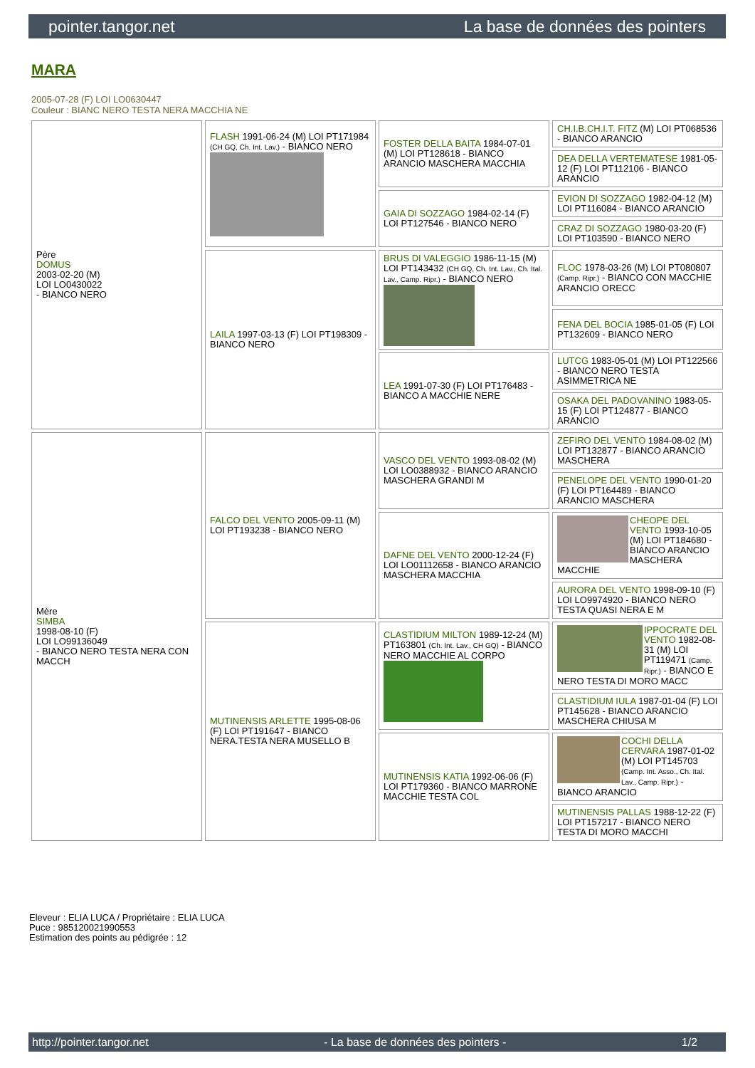pointer.tangor.net La base de données des pointers
MARA
2005-07-28 (F) LOI LO0630447
Couleur : BIANC NERO TESTA NERA MACCHIA NE
| Père DOMUS 2003-02-20 (M) LOI LO0430022 - BIANCO NERO | FLASH 1991-06-24 (M) LOI PT171984 (CH GQ, Ch. Int. Lav.) - BIANCO NERO | FOSTER DELLA BAITA 1984-07-01 (M) LOI PT128618 - BIANCO ARANCIO MASCHERA MACCHIA | CH.I.B.CH.I.T. FITZ (M) LOI PT068536 - BIANCO ARANCIO |
| | | | DEA DELLA VERTEMATESE 1981-05-12 (F) LOI PT112106 - BIANCO ARANCIO |
| | | GAIA DI SOZZAGO 1984-02-14 (F) LOI PT127546 - BIANCO NERO | EVION DI SOZZAGO 1982-04-12 (M) LOI PT116084 - BIANCO ARANCIO |
| | | | CRAZ DI SOZZAGO 1980-03-20 (F) LOI PT103590 - BIANCO NERO |
| | LAILA 1997-03-13 (F) LOI PT198309 - BIANCO NERO | BRUS DI VALEGGIO 1986-11-15 (M) LOI PT143432 (CH GQ, Ch. Int. Lav., Ch. Ital. Lav., Camp. Ripr.) - BIANCO NERO | FLOC 1978-03-26 (M) LOI PT080807 (Camp. Ripr.) - BIANCO CON MACCHIE ARANCIO ORECC |
| | | | FENA DEL BOCIA 1985-01-05 (F) LOI PT132609 - BIANCO NERO |
| | | LEA 1991-07-30 (F) LOI PT176483 - BIANCO A MACCHIE NERE | LUTCG 1983-05-01 (M) LOI PT122566 - BIANCO NERO TESTA ASIMMETRICA NE |
| | | | OSAKA DEL PADOVANINO 1983-05-15 (F) LOI PT124877 - BIANCO ARANCIO |
| Mère SIMBA 1998-08-10 (F) LOI LO99136049 - BIANCO NERO TESTA NERA CON MACCH | FALCO DEL VENTO 2005-09-11 (M) LOI PT193238 - BIANCO NERO | VASCO DEL VENTO 1993-08-02 (M) LOI LO0388932 - BIANCO ARANCIO MASCHERA GRANDI M | ZEFIRO DEL VENTO 1984-08-02 (M) LOI PT132877 - BIANCO ARANCIO MASCHERA |
| | | | PENELOPE DEL VENTO 1990-01-20 (F) LOI PT164489 - BIANCO ARANCIO MASCHERA |
| | | DAFNE DEL VENTO 2000-12-24 (F) LOI LO01112658 - BIANCO ARANCIO MASCHERA MACCHIA | CHEOPE DEL VENTO 1993-10-05 (M) LOI PT184680 - BIANCO ARANCIO MASCHERA MACCHIE |
| | | | AURORA DEL VENTO 1998-09-10 (F) LOI LO9974920 - BIANCO NERO TESTA QUASI NERA E M |
| | MUTINENSIS ARLETTE 1995-08-06 (F) LOI PT191647 - BIANCO NERA.TESTA NERA MUSELLO B | CLASTIDIUM MILTON 1989-12-24 (M) PT163801 (Ch. Int. Lav., CH GQ) - BIANCO NERO MACCHIE AL CORPO | IPPOCRATE DEL VENTO 1982-08-31 (M) LOI PT119471 (Camp. Ripr.) - BIANCO E NERO TESTA DI MORO MACC |
| | | | CLASTIDIUM IULA 1987-01-04 (F) LOI PT145628 - BIANCO ARANCIO MASCHERA CHIUSA M |
| | | MUTINENSIS KATIA 1992-06-06 (F) LOI PT179360 - BIANCO MARRONE MACCHIE TESTA COL | COCHI DELLA CERVARA 1987-01-02 (M) LOI PT145703 (Camp. Int. Asso., Ch. Ital. Lav., Camp. Ripr.) - BIANCO ARANCIO |
| | | | MUTINENSIS PALLAS 1988-12-22 (F) LOI PT157217 - BIANCO NERO TESTA DI MORO MACCHI |
Eleveur : ELIA LUCA / Propriétaire : ELIA LUCA
Puce : 985120021990553
Estimation des points au pédigrée : 12
http://pointer.tangor.net - La base de données des pointers - 1/2